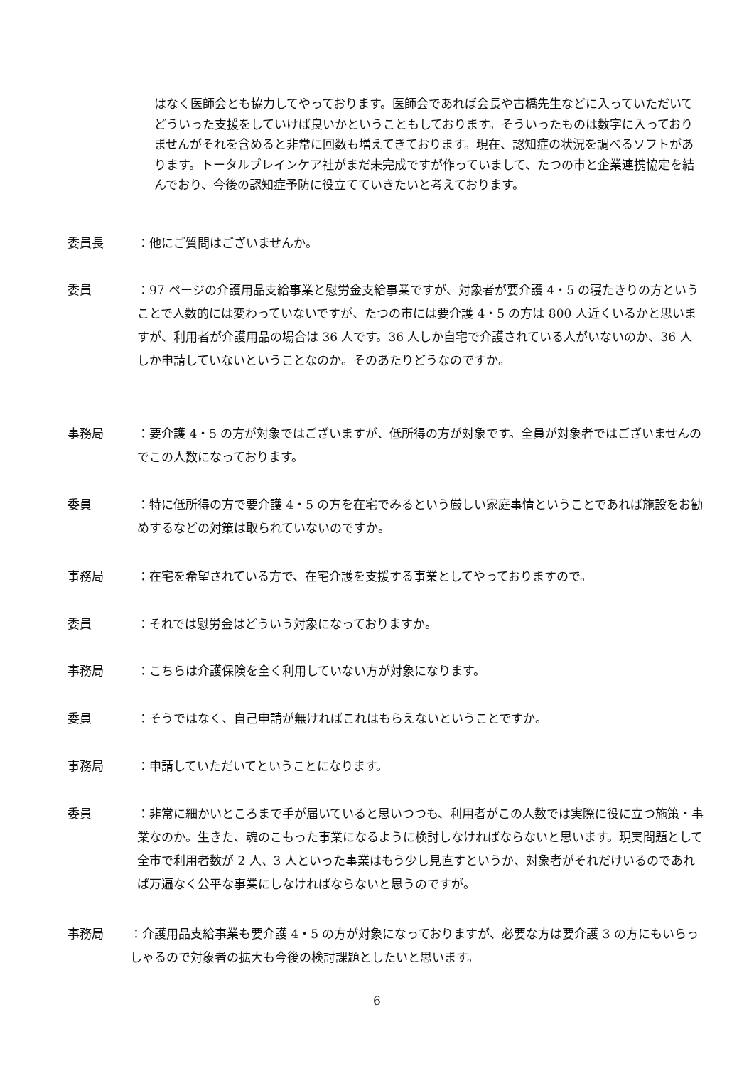はなく医師会とも協力してやっております。医師会であれば会長や古橋先生などに入っていただいてどういった支援をしていけば良いかということもしております。そういったものは数字に入っておりませんがそれを含めると非常に回数も増えてきております。現在、認知症の状況を調べるソフトがあります。トータルブレインケア社がまだ未完成ですが作っていまして、たつの市と企業連携協定を結んでおり、今後の認知症予防に役立てていきたいと考えております。
委員長 ：他にご質問はございませんか。
委員 ：97 ページの介護用品支給事業と慰労金支給事業ですが、対象者が要介護 4・5 の寝たきりの方ということで人数的には変わっていないですが、たつの市には要介護 4・5 の方は 800 人近くいるかと思いますが、利用者が介護用品の場合は 36 人です。36 人しか自宅で介護されている人がいないのか、36 人しか申請していないということなのか。そのあたりどうなのですか。
事務局 ：要介護 4・5 の方が対象ではございますが、低所得の方が対象です。全員が対象者ではございませんのでこの人数になっております。
委員 ：特に低所得の方で要介護 4・5 の方を在宅でみるという厳しい家庭事情ということであれば施設をお勧めするなどの対策は取られていないのですか。
事務局 ：在宅を希望されている方で、在宅介護を支援する事業としてやっておりますので。
委員 ：それでは慰労金はどういう対象になっておりますか。
事務局 ：こちらは介護保険を全く利用していない方が対象になります。
委員 ：そうではなく、自己申請が無ければこれはもらえないということですか。
事務局 ：申請していただいてということになります。
委員 ：非常に細かいところまで手が届いていると思いつつも、利用者がこの人数では実際に役に立つ施策・事業なのか。生きた、魂のこもった事業になるように検討しなければならないと思います。現実問題として全市で利用者数が 2 人、3 人といった事業はもう少し見直すというか、対象者がそれだけいるのであれば万遍なく公平な事業にしなければならないと思うのですが。
事務局 ：介護用品支給事業も要介護 4・5 の方が対象になっておりますが、必要な方は要介護 3 の方にもいらっしゃるので対象者の拡大も今後の検討課題としたいと思います。
6